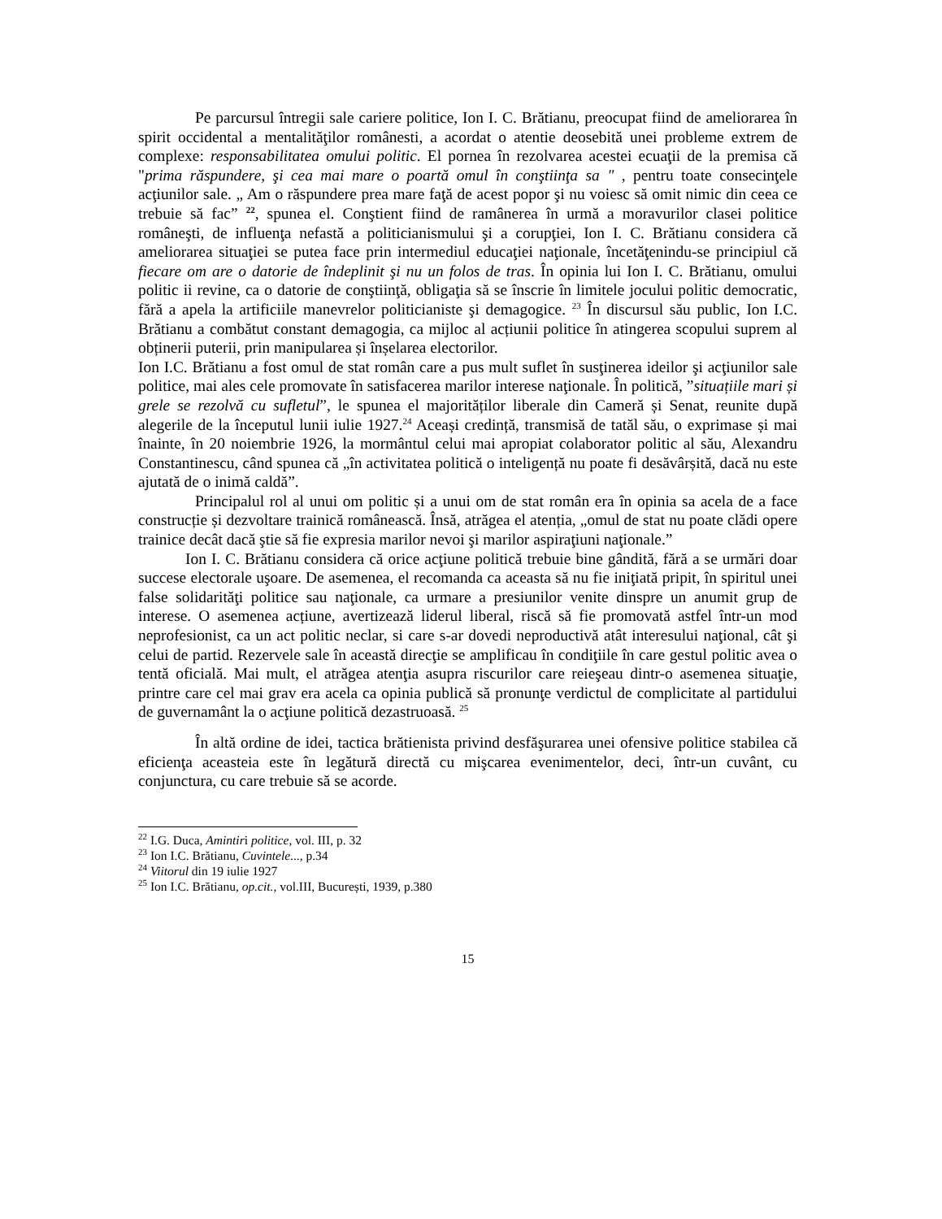Pe parcursul întregii sale cariere politice, Ion I. C. Brătianu, preocupat fiind de ameliorarea în spirit occidental a mentalităţilor românesti, a acordat o atentie deosebită unei probleme extrem de complexe: responsabilitatea omului politic. El pornea în rezolvarea acestei ecuaţii de la premisa că "prima răspundere, şi cea mai mare o poartă omul în conştiinţa sa " , pentru toate consecinţele acţiunilor sale. „ Am o răspundere prea mare faţă de acest popor şi nu voiesc să omit nimic din ceea ce trebuie să fac” <sup>22</sup>, spunea el. Conştient fiind de ramânerea în urmă a moravurilor clasei politice româneşti, de influenţa nefastă a politicianismului şi a corupţiei, Ion I. C. Brătianu considera că ameliorarea situaţiei se putea face prin intermediul educaţiei naţionale, încetăţenindu-se principiul că fiecare om are o datorie de îndeplinit şi nu un folos de tras. În opinia lui Ion I. C. Brătianu, omului politic ii revine, ca o datorie de conştiinţă, obligaţia să se înscrie în limitele jocului politic democratic, fără a apela la artificiile manevrelor politicianiste şi demagogice. <sup>23</sup> În discursul său public, Ion I.C. Brătianu a combătut constant demagogia, ca mijloc al acțiunii politice în atingerea scopului suprem al obținerii puterii, prin manipularea și înșelarea electorilor.
Ion I.C. Brătianu a fost omul de stat român care a pus mult suflet în susţinerea ideilor şi acţiunilor sale politice, mai ales cele promovate în satisfacerea marilor interese naţionale. În politică, ”situațiile mari și grele se rezolvă cu sufletul”, le spunea el majorităților liberale din Cameră și Senat, reunite după alegerile de la începutul lunii iulie 1927.<sup>24</sup> Aceași credință, transmisă de tatăl său, o exprimase și mai înainte, în 20 noiembrie 1926, la mormântul celui mai apropiat colaborator politic al său, Alexandru Constantinescu, când spunea că „în activitatea politică o inteligență nu poate fi desăvârșită, dacă nu este ajutată de o inimă caldă”.
Principalul rol al unui om politic și a unui om de stat român era în opinia sa acela de a face construcție și dezvoltare trainică românească. Însă, atrăgea el atenția, „omul de stat nu poate clădi opere trainice decât dacă ştie să fie expresia marilor nevoi şi marilor aspiraţiuni naţionale.”
Ion I. C. Brătianu considera că orice acţiune politică trebuie bine gândită, fără a se urmări doar succese electorale uşoare. De asemenea, el recomanda ca aceasta să nu fie iniţiată pripit, în spiritul unei false solidarităţi politice sau naţionale, ca urmare a presiunilor venite dinspre un anumit grup de interese. O asemenea acțiune, avertizează liderul liberal, riscă să fie promovată astfel într-un mod neprofesionist, ca un act politic neclar, si care s-ar dovedi neproductivă atât interesului naţional, cât şi celui de partid. Rezervele sale în această direcţie se amplificau în condiţiile în care gestul politic avea o tentă oficială. Mai mult, el atrăgea atenţia asupra riscurilor care reieşeau dintr-o asemenea situaţie, printre care cel mai grav era acela ca opinia publică să pronunţe verdictul de complicitate al partidului de guvernamânt la o acţiune politică dezastruoasă. <sup>25</sup>
În altă ordine de idei, tactica brătienista privind desfăşurarea unei ofensive politice stabilea că eficienţa aceasteia este în legătură directă cu mişcarea evenimentelor, deci, într-un cuvânt, cu conjunctura, cu care trebuie să se acorde.
<sup>22</sup> I.G. Duca, Amintiri politice, vol. III, p. 32
<sup>23</sup> Ion I.C. Brătianu, Cuvintele..., p.34
<sup>24</sup> Viitorul din 19 iulie 1927
<sup>25</sup> Ion I.C. Brătianu, op.cit., vol.III, București, 1939, p.380
15